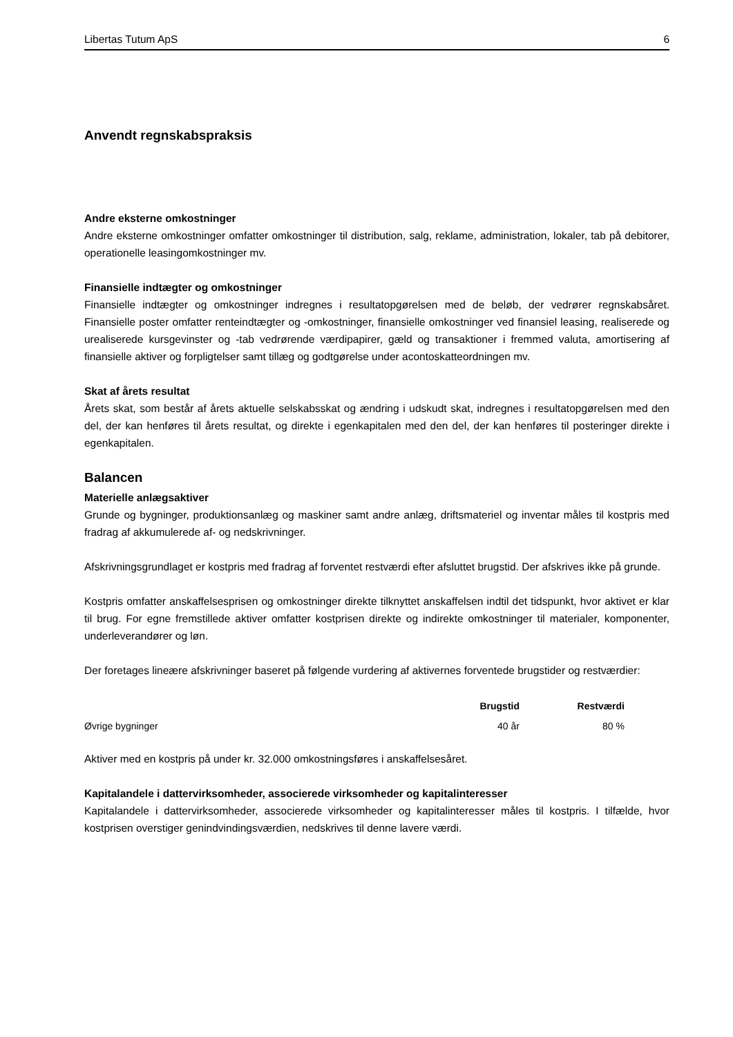Libertas Tutum ApS 6
Anvendt regnskabspraksis
Andre eksterne omkostninger
Andre eksterne omkostninger omfatter omkostninger til distribution, salg, reklame, administration, lokaler, tab på debitorer, operationelle leasingomkostninger mv.
Finansielle indtægter og omkostninger
Finansielle indtægter og omkostninger indregnes i resultatopgørelsen med de beløb, der vedrører regnskabsåret. Finansielle poster omfatter renteindtægter og -omkostninger, finansielle omkostninger ved finansiel leasing, realiserede og urealiserede kursgevinster og -tab vedrørende værdipapirer, gæld og transaktioner i fremmed valuta, amortisering af finansielle aktiver og forpligtelser samt tillæg og godtgørelse under acontoskatteordningen mv.
Skat af årets resultat
Årets skat, som består af årets aktuelle selskabsskat og ændring i udskudt skat, indregnes i resultatopgørelsen med den del, der kan henføres til årets resultat, og direkte i egenkapitalen med den del, der kan henføres til posteringer direkte i egenkapitalen.
Balancen
Materielle anlægsaktiver
Grunde og bygninger, produktionsanlæg og maskiner samt andre anlæg, driftsmateriel og inventar måles til kostpris med fradrag af akkumulerede af- og nedskrivninger.
Afskrivningsgrundlaget er kostpris med fradrag af forventet restværdi efter afsluttet brugstid. Der afskrives ikke på grunde.
Kostpris omfatter anskaffelsesprisen og omkostninger direkte tilknyttet anskaffelsen indtil det tidspunkt, hvor aktivet er klar til brug. For egne fremstillede aktiver omfatter kostprisen direkte og indirekte omkostninger til materialer, komponenter, underleverandører og løn.
Der foretages lineære afskrivninger baseret på følgende vurdering af aktivernes forventede brugstider og restværdier:
| | Brugstid | Restværdi |
| --- | --- | --- |
| Øvrige bygninger | 40 år | 80 % |
Aktiver med en kostpris på under kr. 32.000 omkostningsføres i anskaffelsesåret.
Kapitalandele i dattervirksomheder, associerede virksomheder og kapitalinteresser
Kapitalandele i dattervirksomheder, associerede virksomheder og kapitalinteresser måles til kostpris. I tilfælde, hvor kostprisen overstiger genindvindingsværdien, nedskrives til denne lavere værdi.